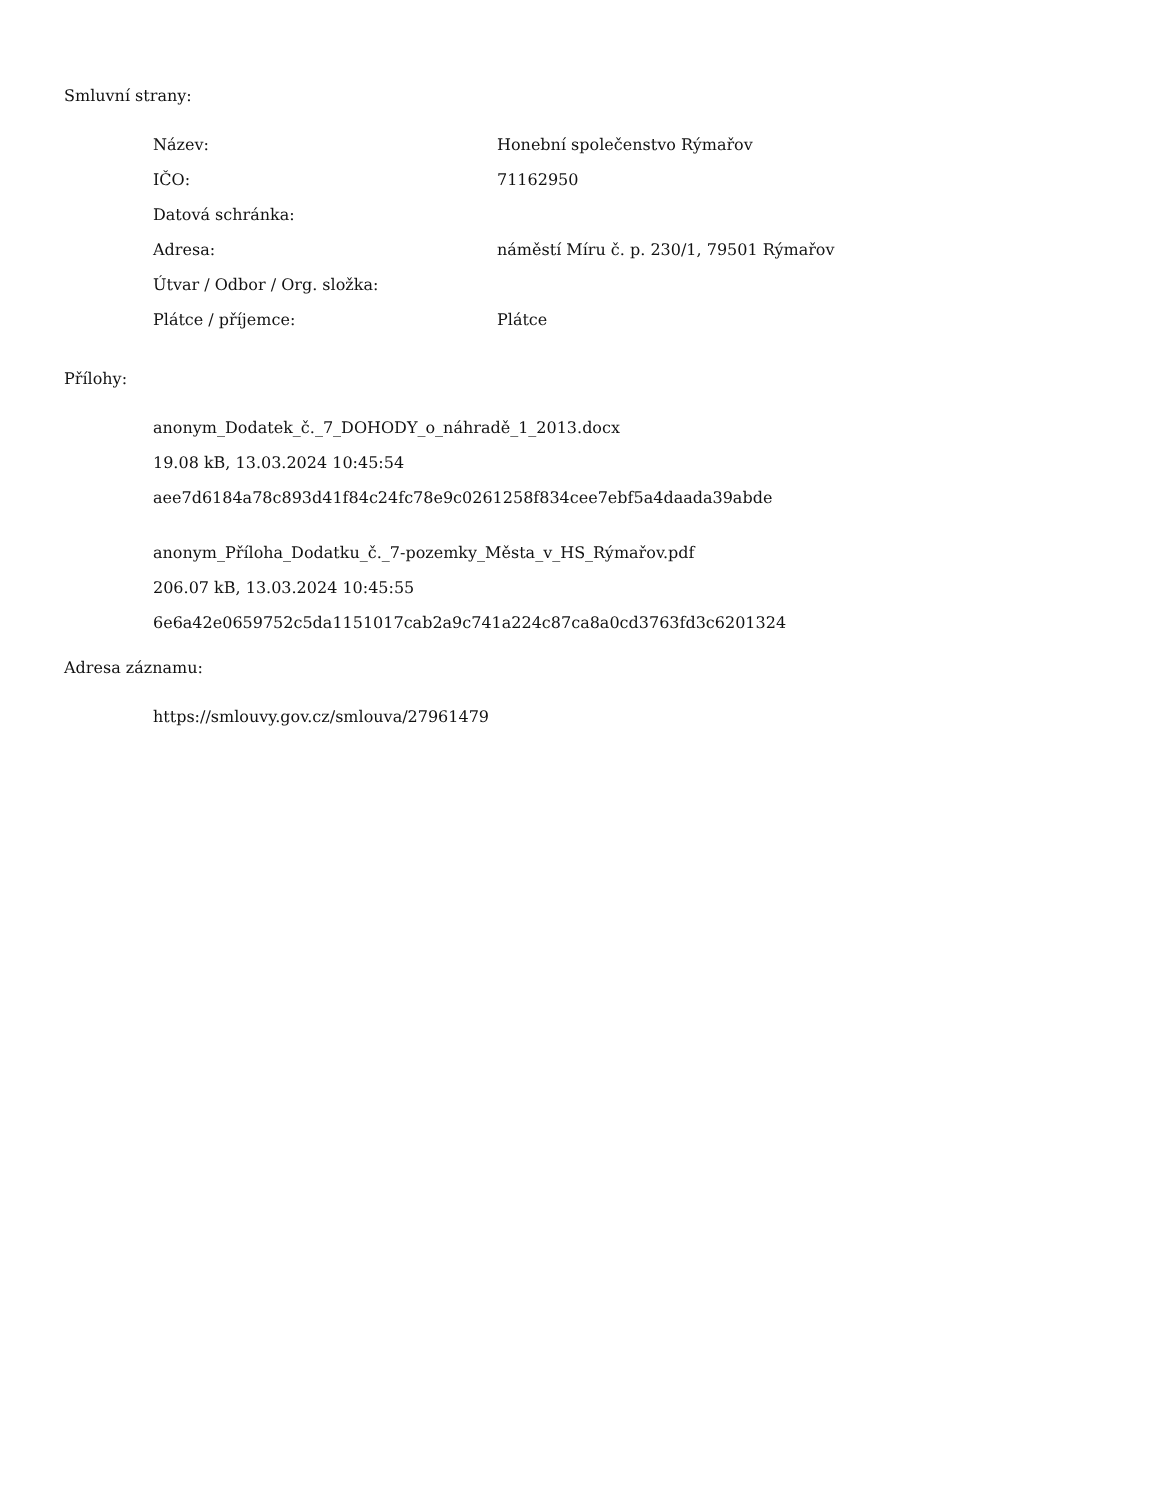Smluvní strany:
| Název: | Honební společenstvo Rýmařov |
| IČO: | 71162950 |
| Datová schránka: | |
| Adresa: | náměstí Míru č. p. 230/1, 79501 Rýmařov |
| Útvar / Odbor / Org. složka: | |
| Plátce / příjemce: | Plátce |
Přílohy:
anonym_Dodatek_č._7_DOHODY_o_náhradě_1_2013.docx
19.08 kB, 13.03.2024 10:45:54
aee7d6184a78c893d41f84c24fc78e9c0261258f834cee7ebf5a4daada39abde
anonym_Příloha_Dodatku_č._7-pozemky_Města_v_HS_Rýmařov.pdf
206.07 kB, 13.03.2024 10:45:55
6e6a42e0659752c5da1151017cab2a9c741a224c87ca8a0cd3763fd3c6201324
Adresa záznamu:
https://smlouvy.gov.cz/smlouva/27961479